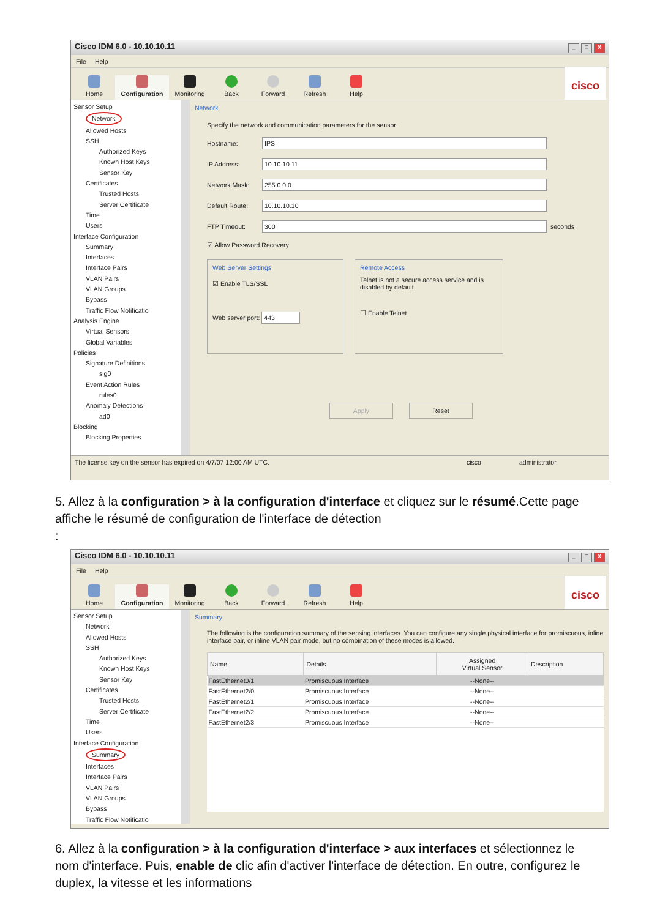Cisco IDM 6.0 - 10.10.10.11 _ □ X
File Help
Home
Configuration
Monitoring
Back
Forward
Refresh
Help
cisco
Sensor Setup
Network
Allowed Hosts
SSH
Authorized Keys
Known Host Keys
Sensor Key
Certificates
Trusted Hosts
Server Certificate
Time
Users
Interface Configuration
Summary
Interfaces
Interface Pairs
VLAN Pairs
VLAN Groups
Bypass
Traffic Flow Notificatio
Analysis Engine
Virtual Sensors
Global Variables
Policies
Signature Definitions
sig0
Event Action Rules
rules0
Anomaly Detections
ad0
Blocking
Blocking Properties
Network
Specify the network and communication parameters for the sensor.
Hostname:
IPS
IP Address:
10.10.10.11
Network Mask:
255.0.0.0
Default Route:
10.10.10.10
FTP Timeout:
300
seconds
☑ Allow Password Recovery
Web Server Settings
☑ Enable TLS/SSL
Web server port: 443
Remote Access
Telnet is not a secure access service and is disabled by default.
☐ Enable Telnet
Apply Reset
The license key on the sensor has expired on 4/7/07 12:00 AM UTC. cisco administrator
5. Allez à la configuration > à la configuration d'interface et cliquez sur le résumé.Cette page affiche le résumé de configuration de l'interface de détection
:
Cisco IDM 6.0 - 10.10.10.11 _ □ X
File Help
Home
Configuration
Monitoring
Back
Forward
Refresh
Help
cisco
Sensor Setup
Network
Allowed Hosts
SSH
Authorized Keys
Known Host Keys
Sensor Key
Certificates
Trusted Hosts
Server Certificate
Time
Users
Interface Configuration
Summary
Interfaces
Interface Pairs
VLAN Pairs
VLAN Groups
Bypass
Traffic Flow Notificatio
Summary
The following is the configuration summary of the sensing interfaces. You can configure any single physical interface for promiscuous, inline interface pair, or inline VLAN pair mode, but no combination of these modes is allowed.
| Name | Details | Assigned Virtual Sensor | Description |
| --- | --- | --- | --- |
| FastEthernet0/1 | Promiscuous Interface | --None-- | |
| FastEthernet2/0 | Promiscuous Interface | --None-- | |
| FastEthernet2/1 | Promiscuous Interface | --None-- | |
| FastEthernet2/2 | Promiscuous Interface | --None-- | |
| FastEthernet2/3 | Promiscuous Interface | --None-- | |
6. Allez à la configuration > à la configuration d'interface > aux interfaces et sélectionnez le nom d'interface. Puis, enable de clic afin d'activer l'interface de détection. En outre, configurez le duplex, la vitesse et les informations